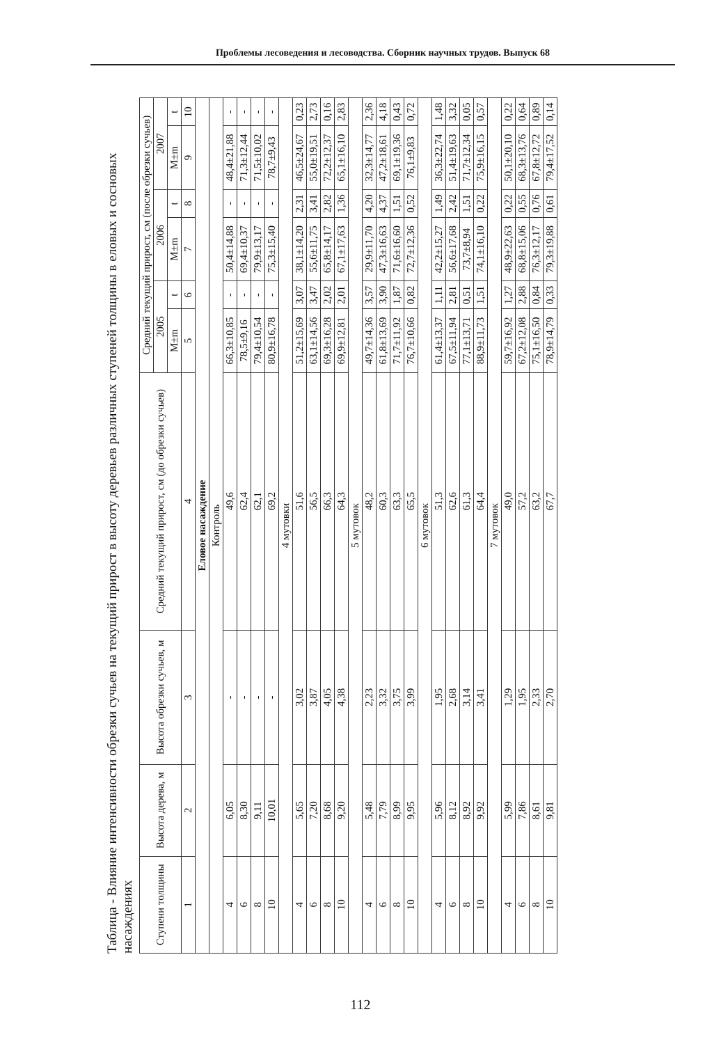Проблемы лесоведения и лесоводства. Сборник научных трудов. Выпуск 68
Таблица - Влияние интенсивности обрезки сучьев на текущий прирост в высоту деревьев различных ступеней толщины в еловых и сосновых насаждениях
| Ступени толщины | Высота дерева, м | Высота обрезки сучьев, м | Средний текущий прирост, см (до обрезки сучьев) | Средний текущий прирост, см (после обрезки сучьев) | | | | | |
| --- | --- | --- | --- | --- | --- | --- | --- | --- | --- |
| | | | | 2005 | | 2006 | | 2007 | |
| | | | | M±m | t | M±m | t | M±m | t |
| 1 | 2 | 3 | 4 | 5 | 6 | 7 | 8 | 9 | 10 |
| Еловое насаждение | | | | | | | | | |
| Контроль | | | | | | | | | |
| 4 | 6,05 | - | 49,6 | 66,3±10,85 | - | 50,4±14,88 | - | 48,4±21,88 | - |
| 6 | 8,30 | - | 62,4 | 78,5±9,16 | - | 69,4±10,37 | - | 71,3±12,44 | - |
| 8 | 9,11 | - | 62,1 | 79,4±10,54 | - | 79,9±13,17 | - | 71,5±10,02 | - |
| 10 | 10,01 | - | 69,2 | 80,9±16,78 | - | 75,3±15,40 | - | 78,7±9,43 | - |
| 4 мутовки | | | | | | | | | |
| 4 | 5,65 | 3,02 | 51,6 | 51,2±15,69 | 3,07 | 38,1±14,20 | 2,31 | 46,5±24,67 | 0,23 |
| 6 | 7,20 | 3,87 | 56,5 | 63,1±14,56 | 3,47 | 55,6±11,75 | 3,41 | 55,0±19,51 | 2,73 |
| 8 | 8,68 | 4,05 | 66,3 | 69,3±16,28 | 2,02 | 65,8±14,17 | 2,82 | 72,2±12,37 | 0,16 |
| 10 | 9,20 | 4,38 | 64,3 | 69,9±12,81 | 2,01 | 67,1±17,63 | 1,36 | 65,1±16,10 | 2,83 |
| 5 мутовок | | | | | | | | | |
| 4 | 5,48 | 2,23 | 48,2 | 49,7±14,36 | 3,57 | 29,9±11,70 | 4,20 | 32,3±14,77 | 2,36 |
| 6 | 7,79 | 3,32 | 60,3 | 61,8±13,69 | 3,90 | 47,3±16,63 | 4,37 | 47,2±18,61 | 4,18 |
| 8 | 8,99 | 3,75 | 63,3 | 71,7±11,92 | 1,87 | 71,6±16,60 | 1,51 | 69,1±19,36 | 0,43 |
| 10 | 9,95 | 3,99 | 65,5 | 76,7±10,66 | 0,82 | 72,7±12,36 | 0,52 | 76,1±9,83 | 0,72 |
| 6 мутовок | | | | | | | | | |
| 4 | 5,96 | 1,95 | 51,3 | 61,4±13,37 | 1,11 | 42,2±15,27 | 1,49 | 36,3±22,74 | 1,48 |
| 6 | 8,12 | 2,68 | 62,6 | 67,5±11,94 | 2,81 | 56,6±17,68 | 2,42 | 51,4±19,63 | 3,32 |
| 8 | 8,92 | 3,14 | 61,3 | 77,1±13,71 | 0,51 | 73,7±8,94 | 1,51 | 71,7±12,34 | 0,05 |
| 10 | 9,92 | 3,41 | 64,4 | 88,9±11,73 | 1,51 | 74,1±16,10 | 0,22 | 75,9±16,15 | 0,57 |
| 7 мутовок | | | | | | | | | |
| 4 | 5,99 | 1,29 | 49,0 | 59,7±16,92 | 1,27 | 48,9±22,63 | 0,22 | 50,1±20,10 | 0,22 |
| 6 | 7,86 | 1,95 | 57,2 | 67,2±12,08 | 2,88 | 68,8±15,06 | 0,55 | 68,3±13,76 | 0,64 |
| 8 | 8,61 | 2,33 | 63,2 | 75,1±16,50 | 0,84 | 76,3±12,17 | 0,76 | 67,8±12,72 | 0,89 |
| 10 | 9,81 | 2,70 | 67,7 | 78,9±14,79 | 0,33 | 79,3±19,88 | 0,61 | 79,4±17,52 | 0,14 |
112